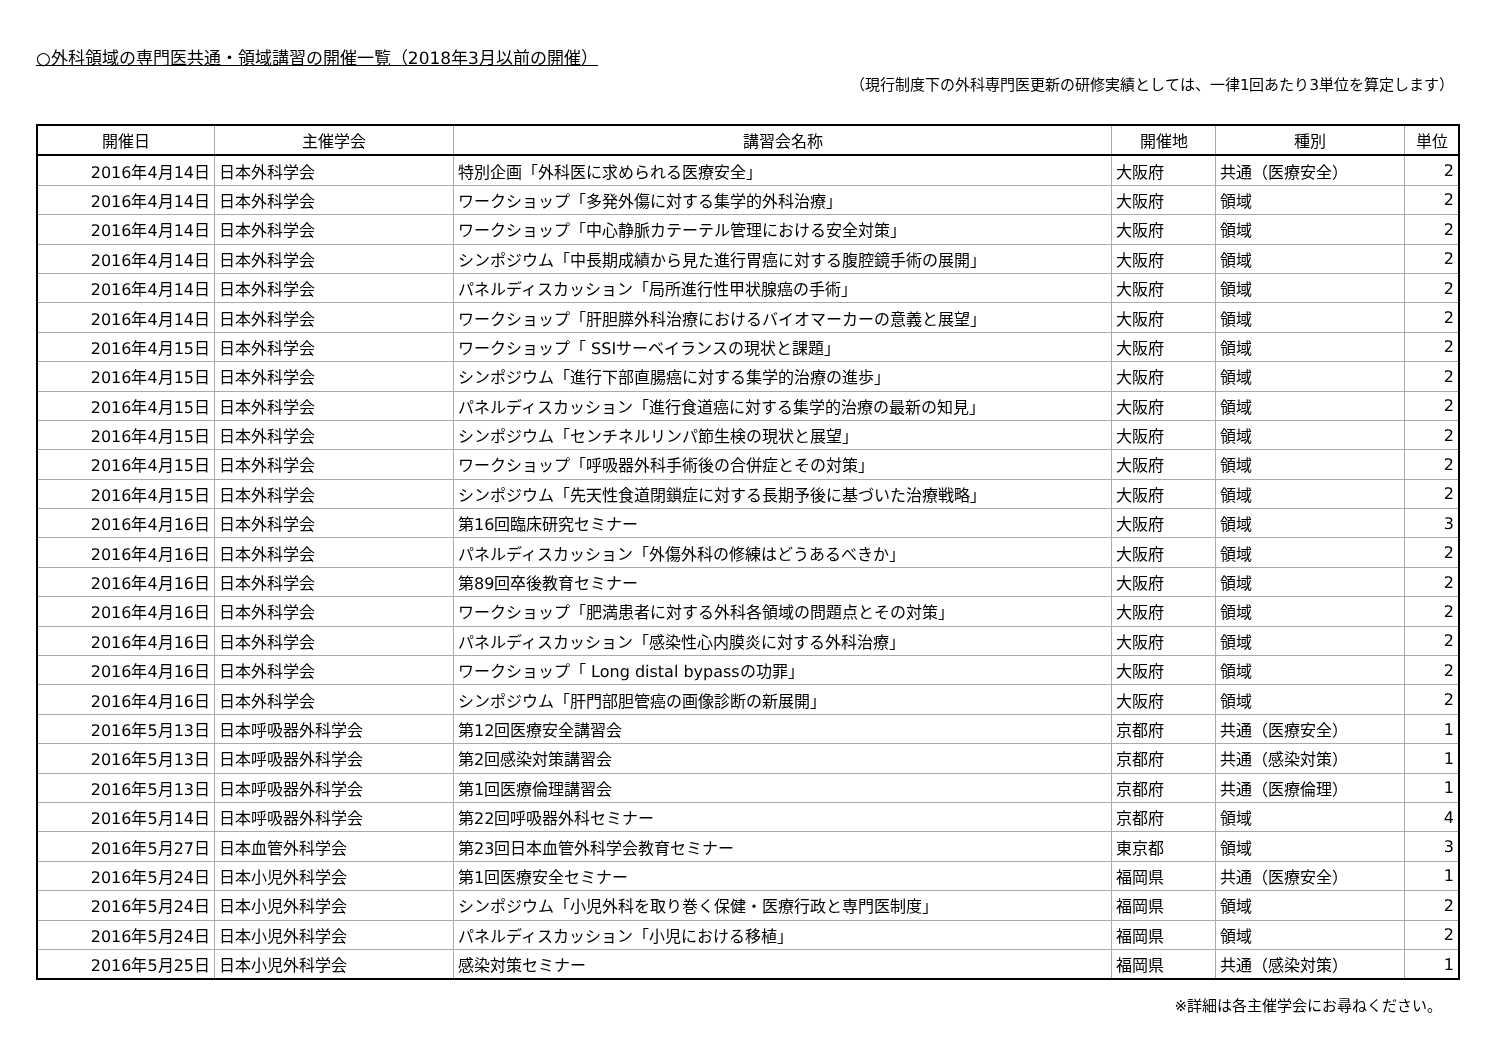○外科領域の専門医共通・領域講習の開催一覧（2018年3月以前の開催）
（現行制度下の外科専門医更新の研修実績としては、一律1回あたり3単位を算定します）
| 開催日 | 主催学会 | 講習会名称 | 開催地 | 種別 | 単位 |
| --- | --- | --- | --- | --- | --- |
| 2016年4月14日 | 日本外科学会 | 特別企画「外科医に求められる医療安全」 | 大阪府 | 共通（医療安全） | 2 |
| 2016年4月14日 | 日本外科学会 | ワークショップ「多発外傷に対する集学的外科治療」 | 大阪府 | 領域 | 2 |
| 2016年4月14日 | 日本外科学会 | ワークショップ「中心静脈カテーテル管理における安全対策」 | 大阪府 | 領域 | 2 |
| 2016年4月14日 | 日本外科学会 | シンポジウム「中長期成績から見た進行胃癌に対する腹腔鏡手術の展開」 | 大阪府 | 領域 | 2 |
| 2016年4月14日 | 日本外科学会 | パネルディスカッション「局所進行性甲状腺癌の手術」 | 大阪府 | 領域 | 2 |
| 2016年4月14日 | 日本外科学会 | ワークショップ「肝胆膵外科治療におけるバイオマーカーの意義と展望」 | 大阪府 | 領域 | 2 |
| 2016年4月15日 | 日本外科学会 | ワークショップ「 SSIサーベイランスの現状と課題」 | 大阪府 | 領域 | 2 |
| 2016年4月15日 | 日本外科学会 | シンポジウム「進行下部直腸癌に対する集学的治療の進歩」 | 大阪府 | 領域 | 2 |
| 2016年4月15日 | 日本外科学会 | パネルディスカッション「進行食道癌に対する集学的治療の最新の知見」 | 大阪府 | 領域 | 2 |
| 2016年4月15日 | 日本外科学会 | シンポジウム「センチネルリンパ節生検の現状と展望」 | 大阪府 | 領域 | 2 |
| 2016年4月15日 | 日本外科学会 | ワークショップ「呼吸器外科手術後の合併症とその対策」 | 大阪府 | 領域 | 2 |
| 2016年4月15日 | 日本外科学会 | シンポジウム「先天性食道閉鎖症に対する長期予後に基づいた治療戦略」 | 大阪府 | 領域 | 2 |
| 2016年4月16日 | 日本外科学会 | 第16回臨床研究セミナー | 大阪府 | 領域 | 3 |
| 2016年4月16日 | 日本外科学会 | パネルディスカッション「外傷外科の修練はどうあるべきか」 | 大阪府 | 領域 | 2 |
| 2016年4月16日 | 日本外科学会 | 第89回卒後教育セミナー | 大阪府 | 領域 | 2 |
| 2016年4月16日 | 日本外科学会 | ワークショップ「肥満患者に対する外科各領域の問題点とその対策」 | 大阪府 | 領域 | 2 |
| 2016年4月16日 | 日本外科学会 | パネルディスカッション「感染性心内膜炎に対する外科治療」 | 大阪府 | 領域 | 2 |
| 2016年4月16日 | 日本外科学会 | ワークショップ「 Long distal bypassの功罪」 | 大阪府 | 領域 | 2 |
| 2016年4月16日 | 日本外科学会 | シンポジウム「肝門部胆管癌の画像診断の新展開」 | 大阪府 | 領域 | 2 |
| 2016年5月13日 | 日本呼吸器外科学会 | 第12回医療安全講習会 | 京都府 | 共通（医療安全） | 1 |
| 2016年5月13日 | 日本呼吸器外科学会 | 第2回感染対策講習会 | 京都府 | 共通（感染対策） | 1 |
| 2016年5月13日 | 日本呼吸器外科学会 | 第1回医療倫理講習会 | 京都府 | 共通（医療倫理） | 1 |
| 2016年5月14日 | 日本呼吸器外科学会 | 第22回呼吸器外科セミナー | 京都府 | 領域 | 4 |
| 2016年5月27日 | 日本血管外科学会 | 第23回日本血管外科学会教育セミナー | 東京都 | 領域 | 3 |
| 2016年5月24日 | 日本小児外科学会 | 第1回医療安全セミナー | 福岡県 | 共通（医療安全） | 1 |
| 2016年5月24日 | 日本小児外科学会 | シンポジウム「小児外科を取り巻く保健・医療行政と専門医制度」 | 福岡県 | 領域 | 2 |
| 2016年5月24日 | 日本小児外科学会 | パネルディスカッション「小児における移植」 | 福岡県 | 領域 | 2 |
| 2016年5月25日 | 日本小児外科学会 | 感染対策セミナー | 福岡県 | 共通（感染対策） | 1 |
※詳細は各主催学会にお尋ねください。